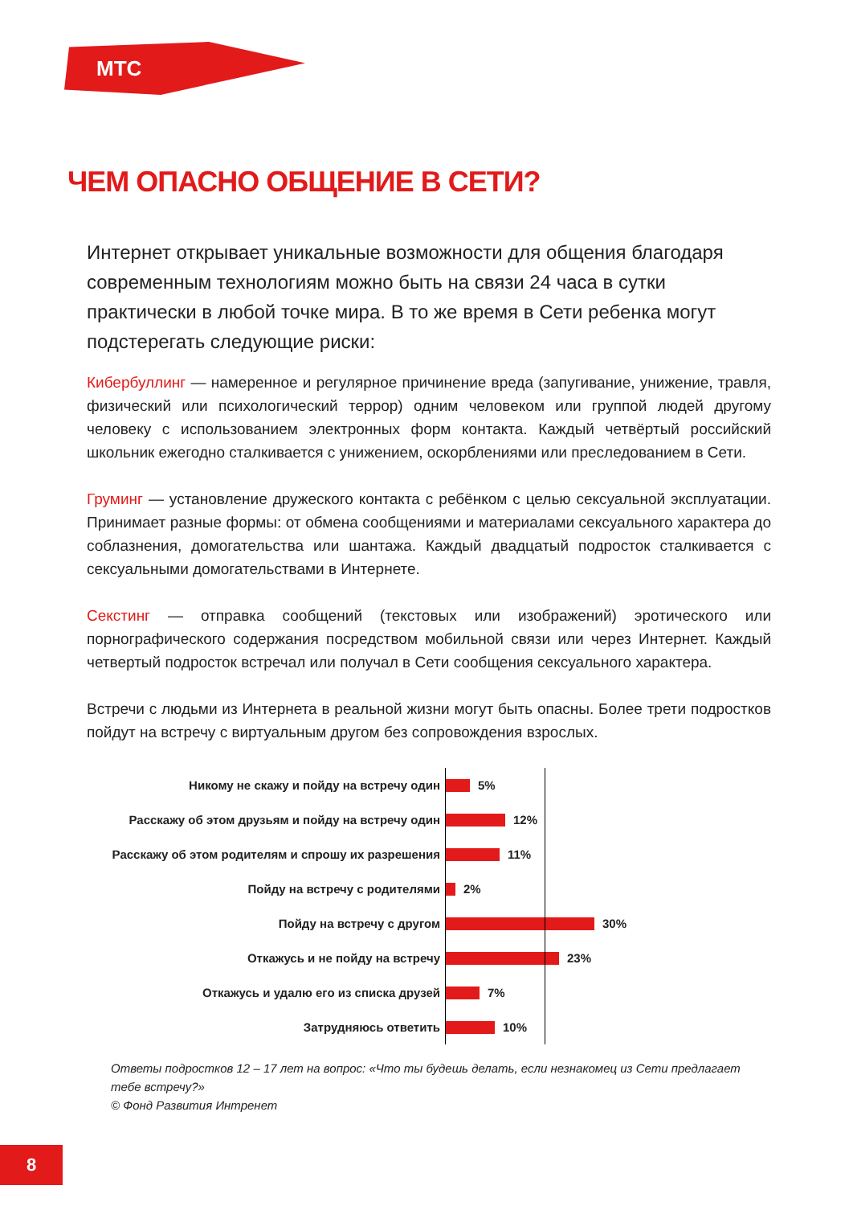МТС
ЧЕМ ОПАСНО ОБЩЕНИЕ В СЕТИ?
Интернет открывает уникальные возможности для общения благодаря современным технологиям можно быть на связи 24 часа в сутки практически в любой точке мира. В то же время в Сети ребенка могут подстерегать следующие риски:
Кибербуллинг — намеренное и регулярное причинение вреда (запугивание, унижение, травля, физический или психологический террор) одним человеком или группой людей другому человеку с использованием электронных форм контакта. Каждый четвёртый российский школьник ежегодно сталкивается с унижением, оскорблениями или преследованием в Сети.
Груминг — установление дружеского контакта с ребёнком с целью сексуальной эксплуатации. Принимает разные формы: от обмена сообщениями и материалами сексуального характера до соблазнения, домогательства или шантажа. Каждый двадцатый подросток сталкивается с сексуальными домогательствами в Интернете.
Секстинг — отправка сообщений (текстовых или изображений) эротического или порнографического содержания посредством мобильной связи или через Интернет. Каждый четвертый подросток встречал или получал в Сети сообщения сексуального характера.
Встречи с людьми из Интернета в реальной жизни могут быть опасны. Более трети подростков пойдут на встречу с виртуальным другом без сопровождения взрослых.
Никому не скажу и пойду на встречу один
5%
Расскажу об этом друзьям и пойду на встречу один
12%
Расскажу об этом родителям и спрошу их разрешения
11%
Пойду на встречу с родителями
2%
Пойду на встречу с другом
30%
Откажусь и не пойду на встречу
23%
Откажусь и удалю его из списка друзей
7%
Затрудняюсь ответить
10%
Ответы подростков 12 – 17 лет на вопрос: «Что ты будешь делать, если незнакомец из Сети предлагает тебе встречу?»
© Фонд Развития Интренет
8